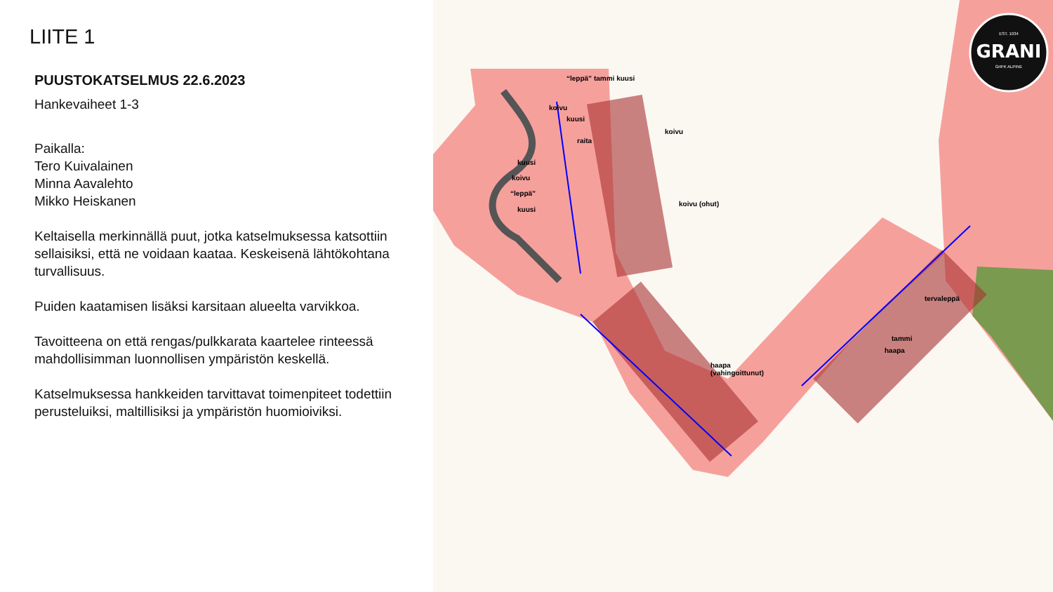LIITE 1
PUUSTOKATSELMUS 22.6.2023
Hankevaiheet 1-3
Paikalla:
Tero Kuivalainen
Minna Aavalehto
Mikko Heiskanen
Keltaisella merkinnällä puut, jotka katselmuksessa katsottiin sellaisiksi, että ne voidaan kaataa. Keskeisenä lähtökohtana turvallisuus.
Puiden kaatamisen lisäksi karsitaan alueelta varvikkoa.
Tavoitteena on että rengas/pulkkarata kaartelee rinteessä mahdollisimman luonnollisen ympäristön keskellä.
Katselmuksessa hankkeiden tarvittavat toimenpiteet todettiin perusteluiksi, maltillisiksi ja ympäristön huomioiviksi.
GRANI
EST. 1934
GrIFK ALPINE
“leppä” tammi kuusi
koivu
kuusi
koivu
raita
kuusi
koivu
“leppä”
kuusi
koivu (ohut)
haapa
(vahingoittunut)
tervaleppä
tammi
haapa